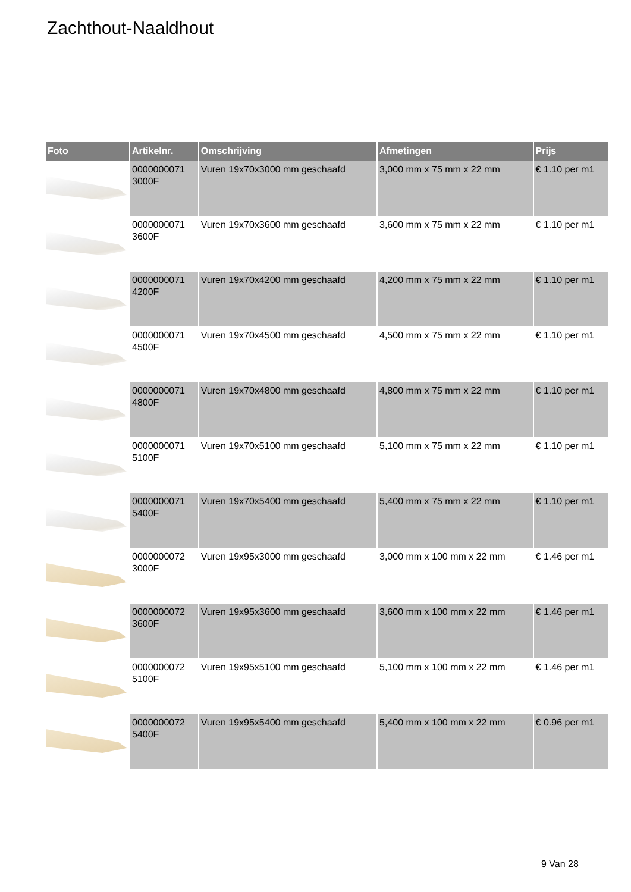Zachthout-Naaldhout
| Foto | Artikelnr. | Omschrijving | Afmetingen | Prijs |
| --- | --- | --- | --- | --- |
| | 0000000071 3000F | Vuren 19x70x3000 mm geschaafd | 3,000 mm x 75 mm x 22 mm | € 1.10 per m1 |
| | 0000000071 3600F | Vuren 19x70x3600 mm geschaafd | 3,600 mm x 75 mm x 22 mm | € 1.10 per m1 |
| | 0000000071 4200F | Vuren 19x70x4200 mm geschaafd | 4,200 mm x 75 mm x 22 mm | € 1.10 per m1 |
| | 0000000071 4500F | Vuren 19x70x4500 mm geschaafd | 4,500 mm x 75 mm x 22 mm | € 1.10 per m1 |
| | 0000000071 4800F | Vuren 19x70x4800 mm geschaafd | 4,800 mm x 75 mm x 22 mm | € 1.10 per m1 |
| | 0000000071 5100F | Vuren 19x70x5100 mm geschaafd | 5,100 mm x 75 mm x 22 mm | € 1.10 per m1 |
| | 0000000071 5400F | Vuren 19x70x5400 mm geschaafd | 5,400 mm x 75 mm x 22 mm | € 1.10 per m1 |
| | 0000000072 3000F | Vuren 19x95x3000 mm geschaafd | 3,000 mm x 100 mm x 22 mm | € 1.46 per m1 |
| | 0000000072 3600F | Vuren 19x95x3600 mm geschaafd | 3,600 mm x 100 mm x 22 mm | € 1.46 per m1 |
| | 0000000072 5100F | Vuren 19x95x5100 mm geschaafd | 5,100 mm x 100 mm x 22 mm | € 1.46 per m1 |
| | 0000000072 5400F | Vuren 19x95x5400 mm geschaafd | 5,400 mm x 100 mm x 22 mm | € 0.96 per m1 |
9 Van 28